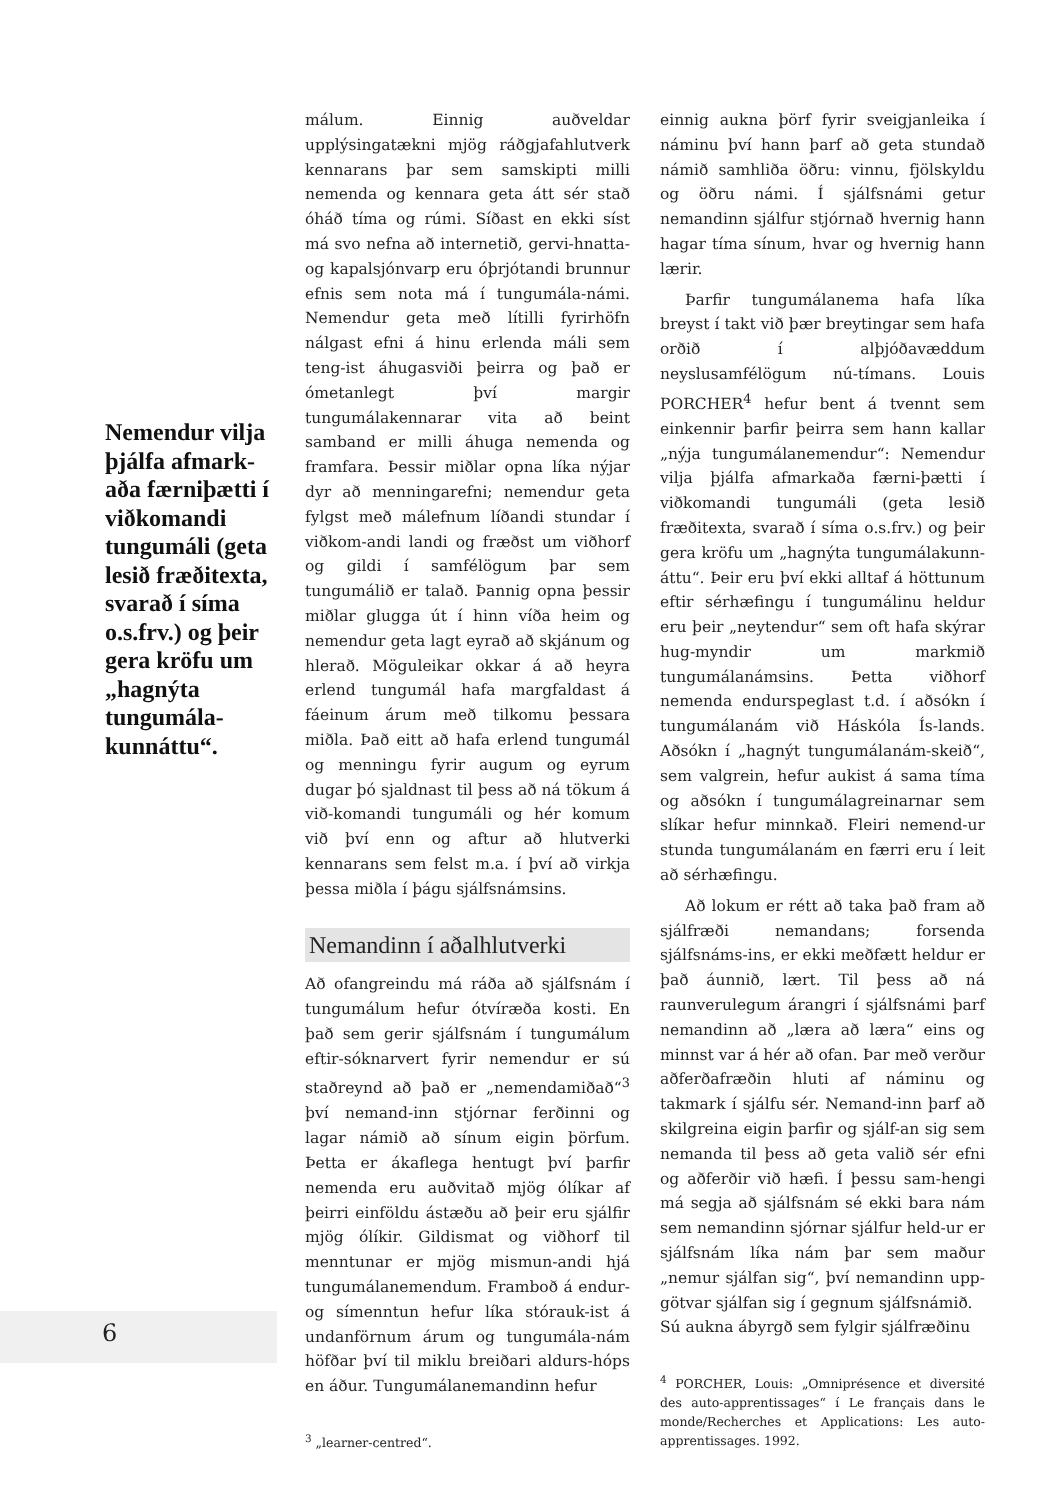Nemendur vilja þjálfa afmark-aða færniþætti í viðkomandi tungumáli (geta lesið fræðitexta, svarað í síma o.s.frv.) og þeir gera kröfu um „hagnýta tungumála-kunnáttu“.
málum. Einnig auðveldar upplýsingatækni mjög ráðgjafahlutverk kennarans þar sem samskipti milli nemenda og kennara geta átt sér stað óháð tíma og rúmi. Síðast en ekki síst má svo nefna að internetið, gervi-hnatta- og kapalsjónvarp eru óþrjótandi brunnur efnis sem nota má í tungumála-námi. Nemendur geta með lítilli fyrirhöfn nálgast efni á hinu erlenda máli sem teng-ist áhugasviði þeirra og það er ómetanlegt því margir tungumálakennarar vita að beint samband er milli áhuga nemenda og framfara. Þessir miðlar opna líka nýjar dyr að menningarefni; nemendur geta fylgst með málefnum líðandi stundar í viðkom-andi landi og fræðst um viðhorf og gildi í samfélögum þar sem tungumálið er talað. Þannig opna þessir miðlar glugga út í hinn víða heim og nemendur geta lagt eyrað að skjánum og hlerað. Möguleikar okkar á að heyra erlend tungumál hafa margfaldast á fáeinum árum með tilkomu þessara miðla. Það eitt að hafa erlend tungumál og menningu fyrir augum og eyrum dugar þó sjaldnast til þess að ná tökum á við-komandi tungumáli og hér komum við því enn og aftur að hlutverki kennarans sem felst m.a. í því að virkja þessa miðla í þágu sjálfsnámsins.
Nemandinn í aðalhlutverki
Að ofangreindu má ráða að sjálfsnám í tungumálum hefur ótvíræða kosti. En það sem gerir sjálfsnám í tungumálum eftir-sóknarvert fyrir nemendur er sú staðreynd að það er „nemendamiðað“<sup>3</sup> því nemand-inn stjórnar ferðinni og lagar námið að sínum eigin þörfum. Þetta er ákaflega hentugt því þarfir nemenda eru auðvitað mjög ólíkar af þeirri einföldu ástæðu að þeir eru sjálfir mjög ólíkir. Gildismat og viðhorf til menntunar er mjög mismun-andi hjá tungumálanemendum. Framboð á endur- og símenntun hefur líka stórauk-ist á undanförnum árum og tungumála-nám höfðar því til miklu breiðari aldurs-hóps en áður. Tungumálanemandinn hefur
<sup>3</sup> „learner-centred“.
einnig aukna þörf fyrir sveigjanleika í náminu því hann þarf að geta stundað námið samhliða öðru: vinnu, fjölskyldu og öðru námi. Í sjálfsnámi getur nemandinn sjálfur stjórnað hvernig hann hagar tíma sínum, hvar og hvernig hann lærir.
Þarfir tungumálanema hafa líka breyst í takt við þær breytingar sem hafa orðið í alþjóðavæddum neyslusamfélögum nú-tímans. Louis PORCHER<sup>4</sup> hefur bent á tvennt sem einkennir þarfir þeirra sem hann kallar „nýja tungumálanemendur“: Nemendur vilja þjálfa afmarkaða færni-þætti í viðkomandi tungumáli (geta lesið fræðitexta, svarað í síma o.s.frv.) og þeir gera kröfu um „hagnýta tungumálakunn-áttu“. Þeir eru því ekki alltaf á höttunum eftir sérhæfingu í tungumálinu heldur eru þeir „neytendur“ sem oft hafa skýrar hug-myndir um markmið tungumálanámsins. Þetta viðhorf nemenda endurspeglast t.d. í aðsókn í tungumálanám við Háskóla Ís-lands. Aðsókn í „hagnýt tungumálanám-skeið“, sem valgrein, hefur aukist á sama tíma og aðsókn í tungumálagreinarnar sem slíkar hefur minnkað. Fleiri nemend-ur stunda tungumálanám en færri eru í leit að sérhæfingu.
Að lokum er rétt að taka það fram að sjálfræði nemandans; forsenda sjálfsnáms-ins, er ekki meðfætt heldur er það áunnið, lært. Til þess að ná raunverulegum árangri í sjálfsnámi þarf nemandinn að „læra að læra“ eins og minnst var á hér að ofan. Þar með verður aðferðafræðin hluti af náminu og takmark í sjálfu sér. Nemand-inn þarf að skilgreina eigin þarfir og sjálf-an sig sem nemanda til þess að geta valið sér efni og aðferðir við hæfi. Í þessu sam-hengi má segja að sjálfsnám sé ekki bara nám sem nemandinn sjórnar sjálfur held-ur er sjálfsnám líka nám þar sem maður „nemur sjálfan sig“, því nemandinn upp-götvar sjálfan sig í gegnum sjálfsnámið.
Sú aukna ábyrgð sem fylgir sjálfræðinu
<sup>4</sup> PORCHER, Louis: „Omniprésence et diversité des auto-apprentissages“ í Le français dans le monde/Recherches et Applications: Les auto-apprentissages. 1992.
6